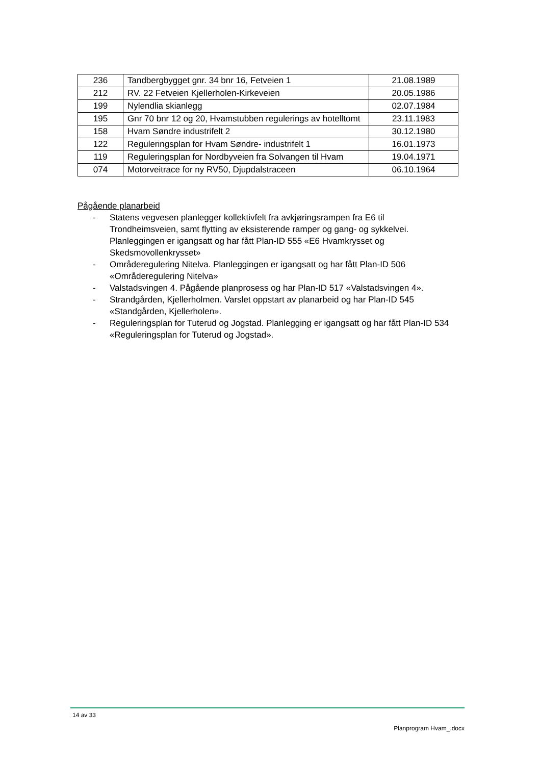| 236 | Tandbergbygget gnr. 34 bnr 16, Fetveien 1 | 21.08.1989 |
| 212 | RV. 22 Fetveien Kjellerholen-Kirkeveien | 20.05.1986 |
| 199 | Nylendlia skianlegg | 02.07.1984 |
| 195 | Gnr 70 bnr 12 og 20, Hvamstubben regulerings av hotelltomt | 23.11.1983 |
| 158 | Hvam Søndre industrifelt 2 | 30.12.1980 |
| 122 | Reguleringsplan for Hvam Søndre- industrifelt 1 | 16.01.1973 |
| 119 | Reguleringsplan for Nordbyveien fra Solvangen til Hvam | 19.04.1971 |
| 074 | Motorveitrace for ny RV50, Djupdalstraceen | 06.10.1964 |
Pågående planarbeid
- Statens vegvesen planlegger kollektivfelt fra avkjøringsrampen fra E6 til Trondheimsveien, samt flytting av eksisterende ramper og gang- og sykkelvei. Planleggingen er igangsatt og har fått Plan-ID 555 «E6 Hvamkrysset og Skedsmovollenkrysset»
- Områderegulering Nitelva. Planleggingen er igangsatt og har fått Plan-ID 506 «Områderegulering Nitelva»
- Valstadsvingen 4. Pågående planprosess og har Plan-ID 517 «Valstadsvingen 4».
- Strandgården, Kjellerholmen. Varslet oppstart av planarbeid og har Plan-ID 545 «Standgården, Kjellerholen».
- Reguleringsplan for Tuterud og Jogstad. Planlegging er igangsatt og har fått Plan-ID 534 «Reguleringsplan for Tuterud og Jogstad».
14 av 33
Planprogram Hvam_.docx